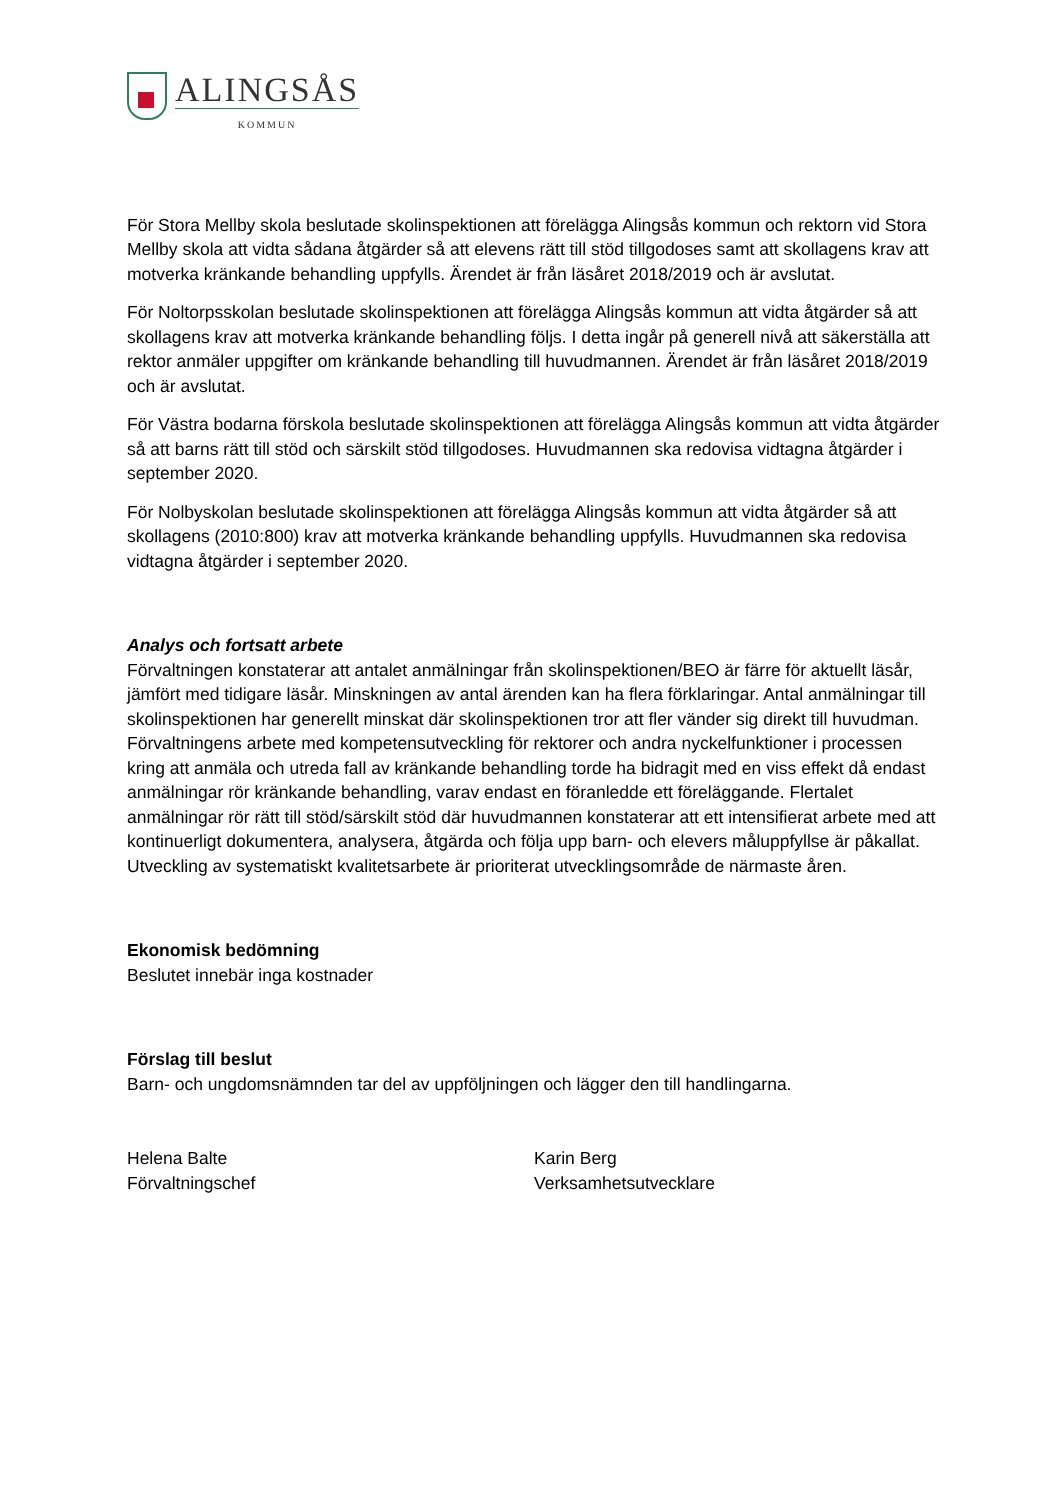ALINGSÅS
KOMMUN
För Stora Mellby skola beslutade skolinspektionen att förelägga Alingsås kommun och rektorn vid Stora Mellby skola att vidta sådana åtgärder så att elevens rätt till stöd tillgodoses samt att skollagens krav att motverka kränkande behandling uppfylls. Ärendet är från läsåret 2018/2019 och är avslutat.
För Noltorpsskolan beslutade skolinspektionen att förelägga Alingsås kommun att vidta åtgärder så att skollagens krav att motverka kränkande behandling följs. I detta ingår på generell nivå att säkerställa att rektor anmäler uppgifter om kränkande behandling till huvudmannen. Ärendet är från läsåret 2018/2019 och är avslutat.
För Västra bodarna förskola beslutade skolinspektionen att förelägga Alingsås kommun att vidta åtgärder så att barns rätt till stöd och särskilt stöd tillgodoses. Huvudmannen ska redovisa vidtagna åtgärder i september 2020.
För Nolbyskolan beslutade skolinspektionen att förelägga Alingsås kommun att vidta åtgärder så att skollagens (2010:800) krav att motverka kränkande behandling uppfylls. Huvudmannen ska redovisa vidtagna åtgärder i september 2020.
Analys och fortsatt arbete
Förvaltningen konstaterar att antalet anmälningar från skolinspektionen/BEO är färre för aktuellt läsår, jämfört med tidigare läsår. Minskningen av antal ärenden kan ha flera förklaringar. Antal anmälningar till skolinspektionen har generellt minskat där skolinspektionen tror att fler vänder sig direkt till huvudman. Förvaltningens arbete med kompetensutveckling för rektorer och andra nyckelfunktioner i processen kring att anmäla och utreda fall av kränkande behandling torde ha bidragit med en viss effekt då endast anmälningar rör kränkande behandling, varav endast en föranledde ett föreläggande. Flertalet anmälningar rör rätt till stöd/särskilt stöd där huvudmannen konstaterar att ett intensifierat arbete med att kontinuerligt dokumentera, analysera, åtgärda och följa upp barn- och elevers måluppfyllse är påkallat. Utveckling av systematiskt kvalitetsarbete är prioriterat utvecklingsområde de närmaste åren.
Ekonomisk bedömning
Beslutet innebär inga kostnader
Förslag till beslut
Barn- och ungdomsnämnden tar del av uppföljningen och lägger den till handlingarna.
Helena Balte
Förvaltningschef
Karin Berg
Verksamhetsutvecklare